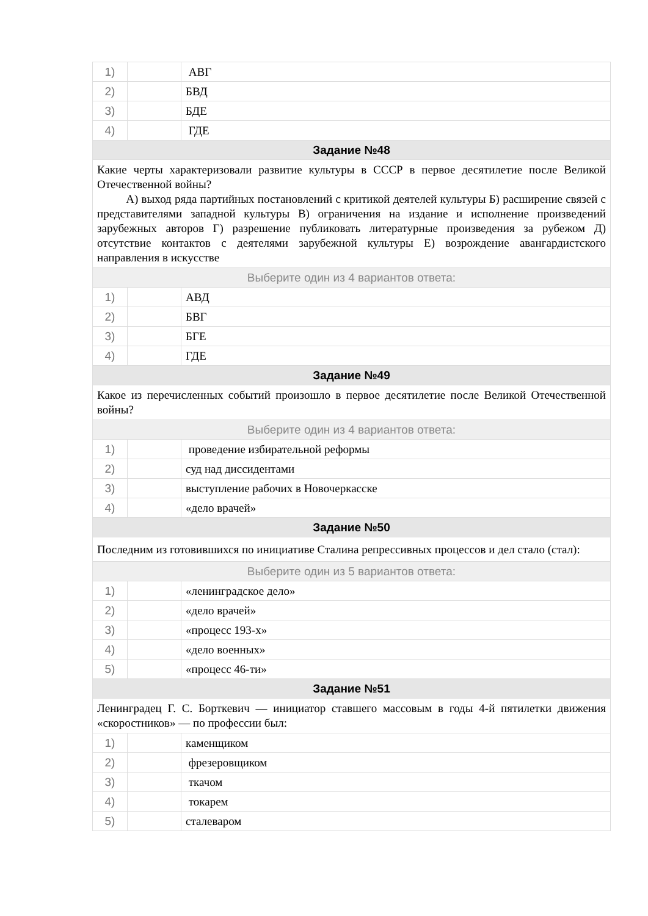| 1) | | АВГ |
| 2) | | БВД |
| 3) | | БДЕ |
| 4) | | ГДЕ |
| Задание №48 | | |
| Какие черты характеризовали развитие культуры в СССР в первое десятилетие после Великой Отечественной войны? А) выход ряда партийных постановлений с критикой деятелей культуры Б) расширение связей с представителями западной культуры В) ограничения на издание и исполнение произведений зарубежных авторов Г) разрешение публиковать литературные произведения за рубежом Д) отсутствие контактов с деятелями зарубежной культуры Е) возрождение авангардистского направления в искусстве | | |
| Выберите один из 4 вариантов ответа: | | |
| 1) | | АВД |
| 2) | | БВГ |
| 3) | | БГЕ |
| 4) | | ГДЕ |
| Задание №49 | | |
| Какое из перечисленных событий произошло в первое десятилетие после Великой Отечественной войны? | | |
| Выберите один из 4 вариантов ответа: | | |
| 1) | | проведение избирательной реформы |
| 2) | | суд над диссидентами |
| 3) | | выступление рабочих в Новочеркасске |
| 4) | | «дело врачей» |
| Задание №50 | | |
| Последним из готовившихся по инициативе Сталина репрессивных процессов и дел стало (стал): | | |
| Выберите один из 5 вариантов ответа: | | |
| 1) | | «ленинградское дело» |
| 2) | | «дело врачей» |
| 3) | | «процесс 193-х» |
| 4) | | «дело военных» |
| 5) | | «процесс 46-ти» |
| Задание №51 | | |
| Ленинградец Г. С. Борткевич — инициатор ставшего массовым в годы 4-й пятилетки движения «скоростников» — по профессии был: | | |
| 1) | | каменщиком |
| 2) | | фрезеровщиком |
| 3) | | ткачом |
| 4) | | токарем |
| 5) | | сталеваром |